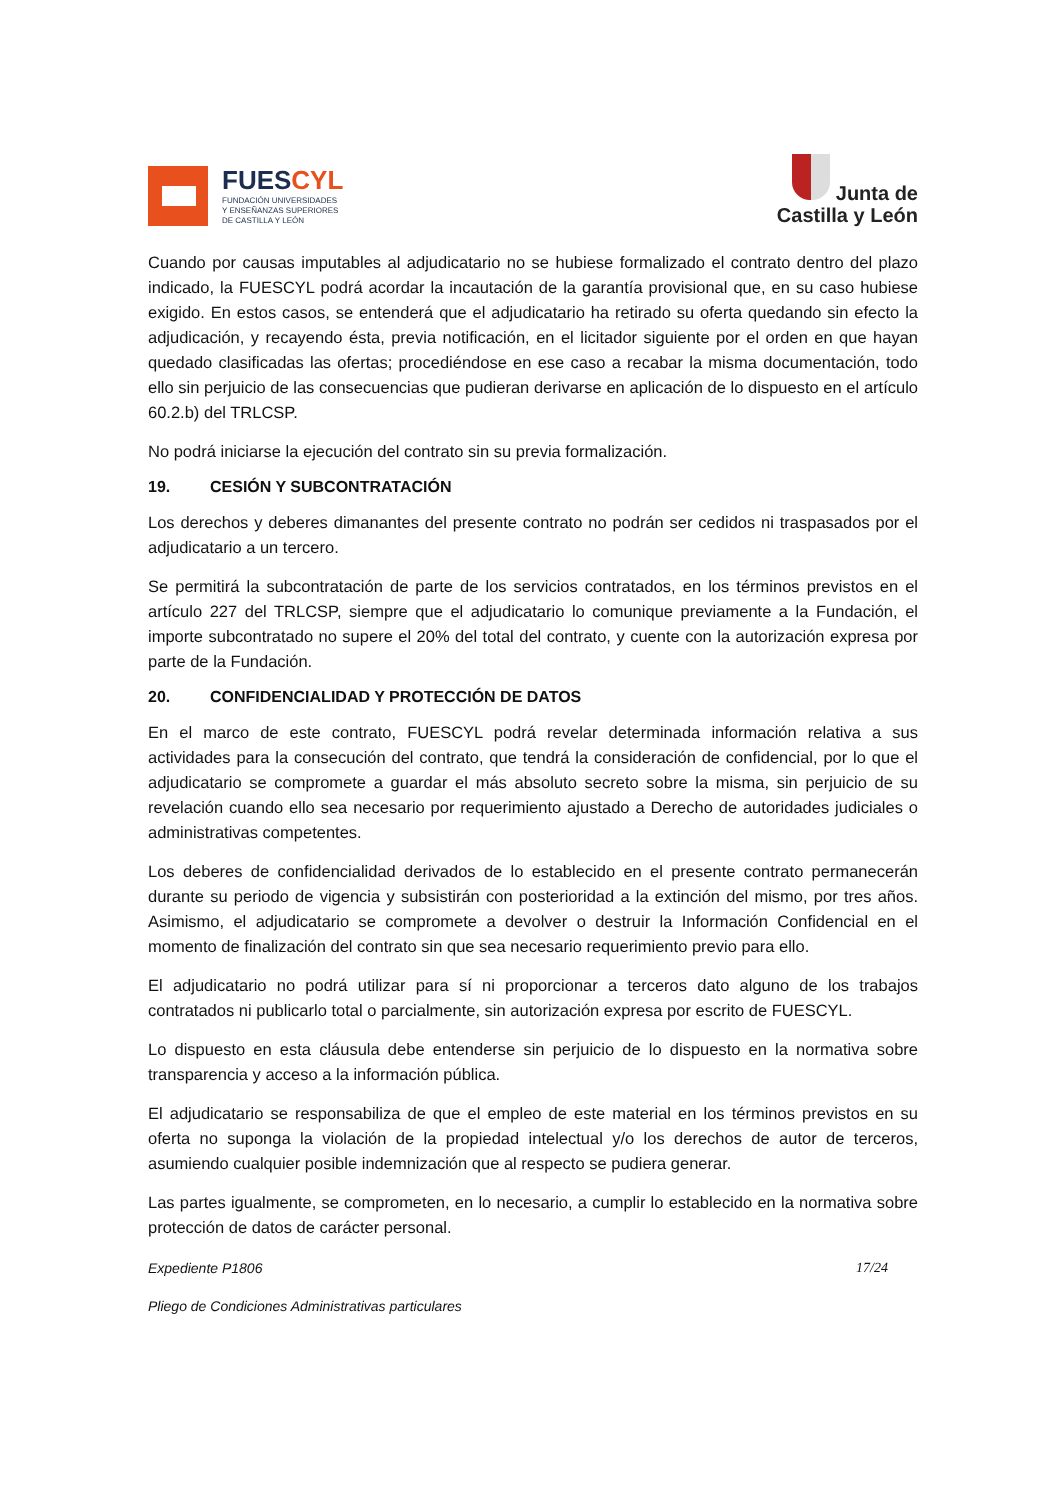FUESCYL
FUNDACIÓN UNIVERSIDADES
Y ENSEÑANZAS SUPERIORES
DE CASTILLA Y LEÓN
Junta de
Castilla y León
Cuando por causas imputables al adjudicatario no se hubiese formalizado el contrato dentro del plazo indicado, la FUESCYL podrá acordar la incautación de la garantía provisional que, en su caso hubiese exigido. En estos casos, se entenderá que el adjudicatario ha retirado su oferta quedando sin efecto la adjudicación, y recayendo ésta, previa notificación, en el licitador siguiente por el orden en que hayan quedado clasificadas las ofertas; procediéndose en ese caso a recabar la misma documentación, todo ello sin perjuicio de las consecuencias que pudieran derivarse en aplicación de lo dispuesto en el artículo 60.2.b) del TRLCSP.
No podrá iniciarse la ejecución del contrato sin su previa formalización.
19. CESIÓN Y SUBCONTRATACIÓN
Los derechos y deberes dimanantes del presente contrato no podrán ser cedidos ni traspasados por el adjudicatario a un tercero.
Se permitirá la subcontratación de parte de los servicios contratados, en los términos previstos en el artículo 227 del TRLCSP, siempre que el adjudicatario lo comunique previamente a la Fundación, el importe subcontratado no supere el 20% del total del contrato, y cuente con la autorización expresa por parte de la Fundación.
20. CONFIDENCIALIDAD Y PROTECCIÓN DE DATOS
En el marco de este contrato, FUESCYL podrá revelar determinada información relativa a sus actividades para la consecución del contrato, que tendrá la consideración de confidencial, por lo que el adjudicatario se compromete a guardar el más absoluto secreto sobre la misma, sin perjuicio de su revelación cuando ello sea necesario por requerimiento ajustado a Derecho de autoridades judiciales o administrativas competentes.
Los deberes de confidencialidad derivados de lo establecido en el presente contrato permanecerán durante su periodo de vigencia y subsistirán con posterioridad a la extinción del mismo, por tres años. Asimismo, el adjudicatario se compromete a devolver o destruir la Información Confidencial en el momento de finalización del contrato sin que sea necesario requerimiento previo para ello.
El adjudicatario no podrá utilizar para sí ni proporcionar a terceros dato alguno de los trabajos contratados ni publicarlo total o parcialmente, sin autorización expresa por escrito de FUESCYL.
Lo dispuesto en esta cláusula debe entenderse sin perjuicio de lo dispuesto en la normativa sobre transparencia y acceso a la información pública.
El adjudicatario se responsabiliza de que el empleo de este material en los términos previstos en su oferta no suponga la violación de la propiedad intelectual y/o los derechos de autor de terceros, asumiendo cualquier posible indemnización que al respecto se pudiera generar.
Las partes igualmente, se comprometen, en lo necesario, a cumplir lo establecido en la normativa sobre protección de datos de carácter personal.
Expediente P1806 17/24
Pliego de Condiciones Administrativas particulares